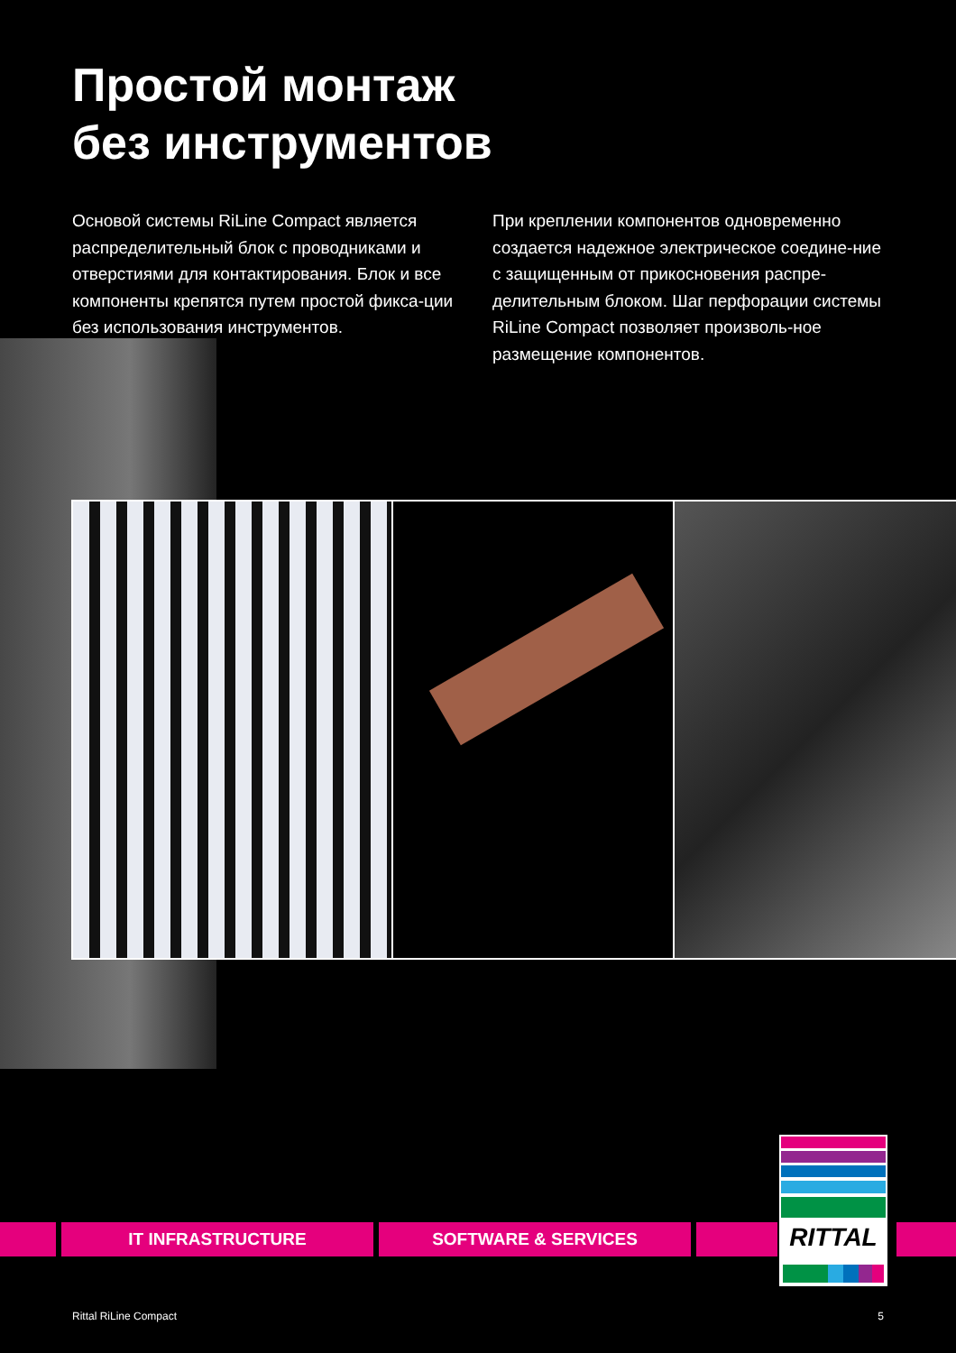Простой монтаж
без инструментов
Основой системы RiLine Compact является распределительный блок с проводниками и отверстиями для контактирования. Блок и все компоненты крепятся путем простой фикса-ции без использования инструментов.
При креплении компонентов одновременно создается надежное электрическое соедине-ние с защищенным от прикосновения распре-делительным блоком. Шаг перфорации системы RiLine Compact позволяет произволь-ное размещение компонентов.
IT INFRASTRUCTURE SOFTWARE & SERVICES
RITTAL
Rittal RiLine Compact 5